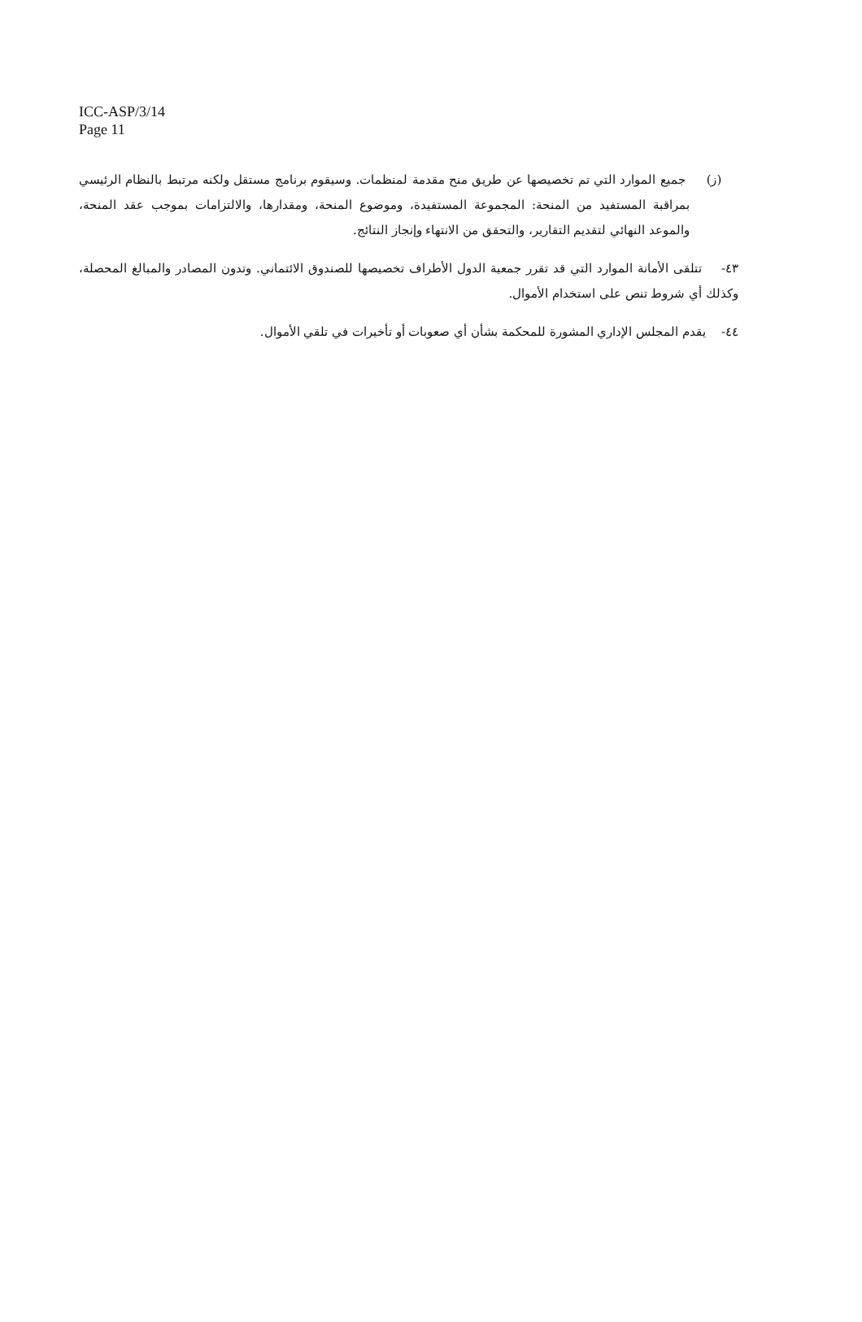ICC-ASP/3/14
Page 11
(ز) جميع الموارد التي تم تخصيصها عن طريق منح مقدمة لمنظمات. وسيقوم برنامج مستقل ولكنه مرتبط بالنظام الرئيسي بمراقبة المستفيد من المنحة: المجموعة المستفيدة، وموضوع المنحة، ومقدارها، والالتزامات بموجب عقد المنحة، والموعد النهائي لتقديم التقارير، والتحقق من الانتهاء وإنجاز النتائج.
٤٣- تتلقى الأمانة الموارد التي قد تقرر جمعية الدول الأطراف تخصيصها للصندوق الائتماني. وتدون المصادر والمبالغ المحصلة، وكذلك أي شروط تنص على استخدام الأموال.
٤٤- يقدم المجلس الإداري المشورة للمحكمة بشأن أي صعوبات أو تأخيرات في تلقي الأموال.